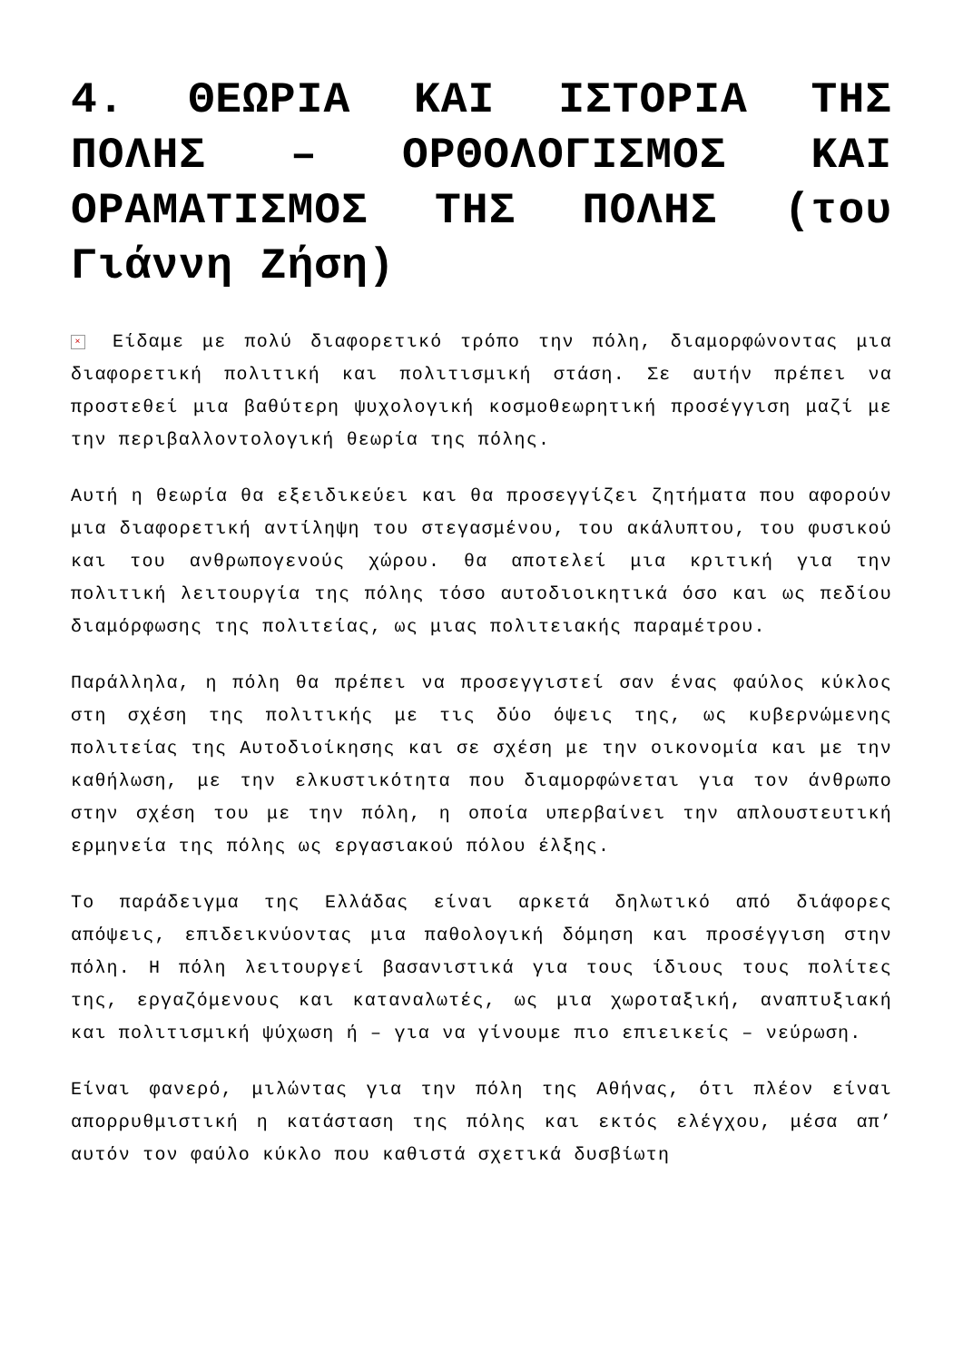4. ΘΕΩΡΙΑ ΚΑΙ ΙΣΤΟΡΙΑ ΤΗΣ ΠΟΛΗΣ – ΟΡΘΟΛΟΓΙΣΜΟΣ ΚΑΙ ΟΡΑΜΑΤΙΣΜΟΣ ΤΗΣ ΠΟΛΗΣ (του Γιάννη Ζήση)
× Είδαμε με πολύ διαφορετικό τρόπο την πόλη, διαμορφώνοντας μια διαφορετική πολιτική και πολιτισμική στάση. Σε αυτήν πρέπει να προστεθεί μια βαθύτερη ψυχολογική κοσμοθεωρητική προσέγγιση μαζί με την περιβαλλοντολογική θεωρία της πόλης.
Αυτή η θεωρία θα εξειδικεύει και θα προσεγγίζει ζητήματα που αφορούν μια διαφορετική αντίληψη του στεγασμένου, του ακάλυπτου, του φυσικού και του ανθρωπογενούς χώρου. θα αποτελεί μια κριτική για την πολιτική λειτουργία της πόλης τόσο αυτοδιοικητικά όσο και ως πεδίου διαμόρφωσης της πολιτείας, ως μιας πολιτειακής παραμέτρου.
Παράλληλα, η πόλη θα πρέπει να προσεγγιστεί σαν ένας φαύλος κύκλος στη σχέση της πολιτικής με τις δύο όψεις της, ως κυβερνώμενης πολιτείας της Αυτοδιοίκησης και σε σχέση με την οικονομία και με την καθήλωση, με την ελκυστικότητα που διαμορφώνεται για τον άνθρωπο στην σχέση του με την πόλη, η οποία υπερβαίνει την απλουστευτική ερμηνεία της πόλης ως εργασιακού πόλου έλξης.
Το παράδειγμα της Ελλάδας είναι αρκετά δηλωτικό από διάφορες απόψεις, επιδεικνύοντας μια παθολογική δόμηση και προσέγγιση στην πόλη. Η πόλη λειτουργεί βασανιστικά για τους ίδιους τους πολίτες της, εργαζόμενους και καταναλωτές, ως μια χωροταξική, αναπτυξιακή και πολιτισμική ψύχωση ή – για να γίνουμε πιο επιεικείς – νεύρωση.
Είναι φανερό, μιλώντας για την πόλη της Αθήνας, ότι πλέον είναι απορρυθμιστική η κατάσταση της πόλης και εκτός ελέγχου, μέσα απ’ αυτόν τον φαύλο κύκλο που καθιστά σχετικά δυσβίωτη